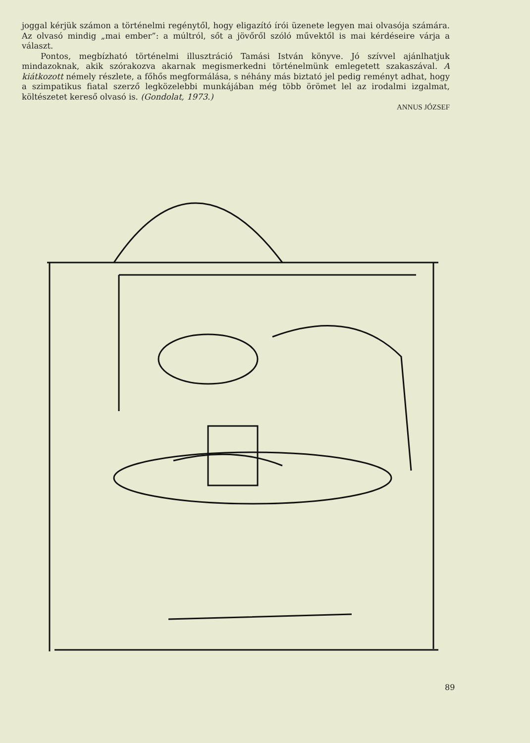joggal kérjük számon a történelmi regénytől, hogy eligazító írói üzenete legyen mai olvasója számára. Az olvasó mindig „mai ember”: a múltról, sőt a jövőről szóló művektől is mai kérdéseire várja a választ.
Pontos, megbízható történelmi illusztráció Tamási István könyve. Jó szívvel ajánlhatjuk mindazoknak, akik szórakozva akarnak megismerkedni történelmünk emlegetett szakaszával. A kiátkozott némely részlete, a főhős megformálása, s néhány más biztató jel pedig reményt adhat, hogy a szimpatikus fiatal szerző legközelebbi munkájában még több örömet lel az irodalmi izgalmat, költészetet kereső olvasó is. (Gondolat, 1973.)
ANNUS JÓZSEF
89